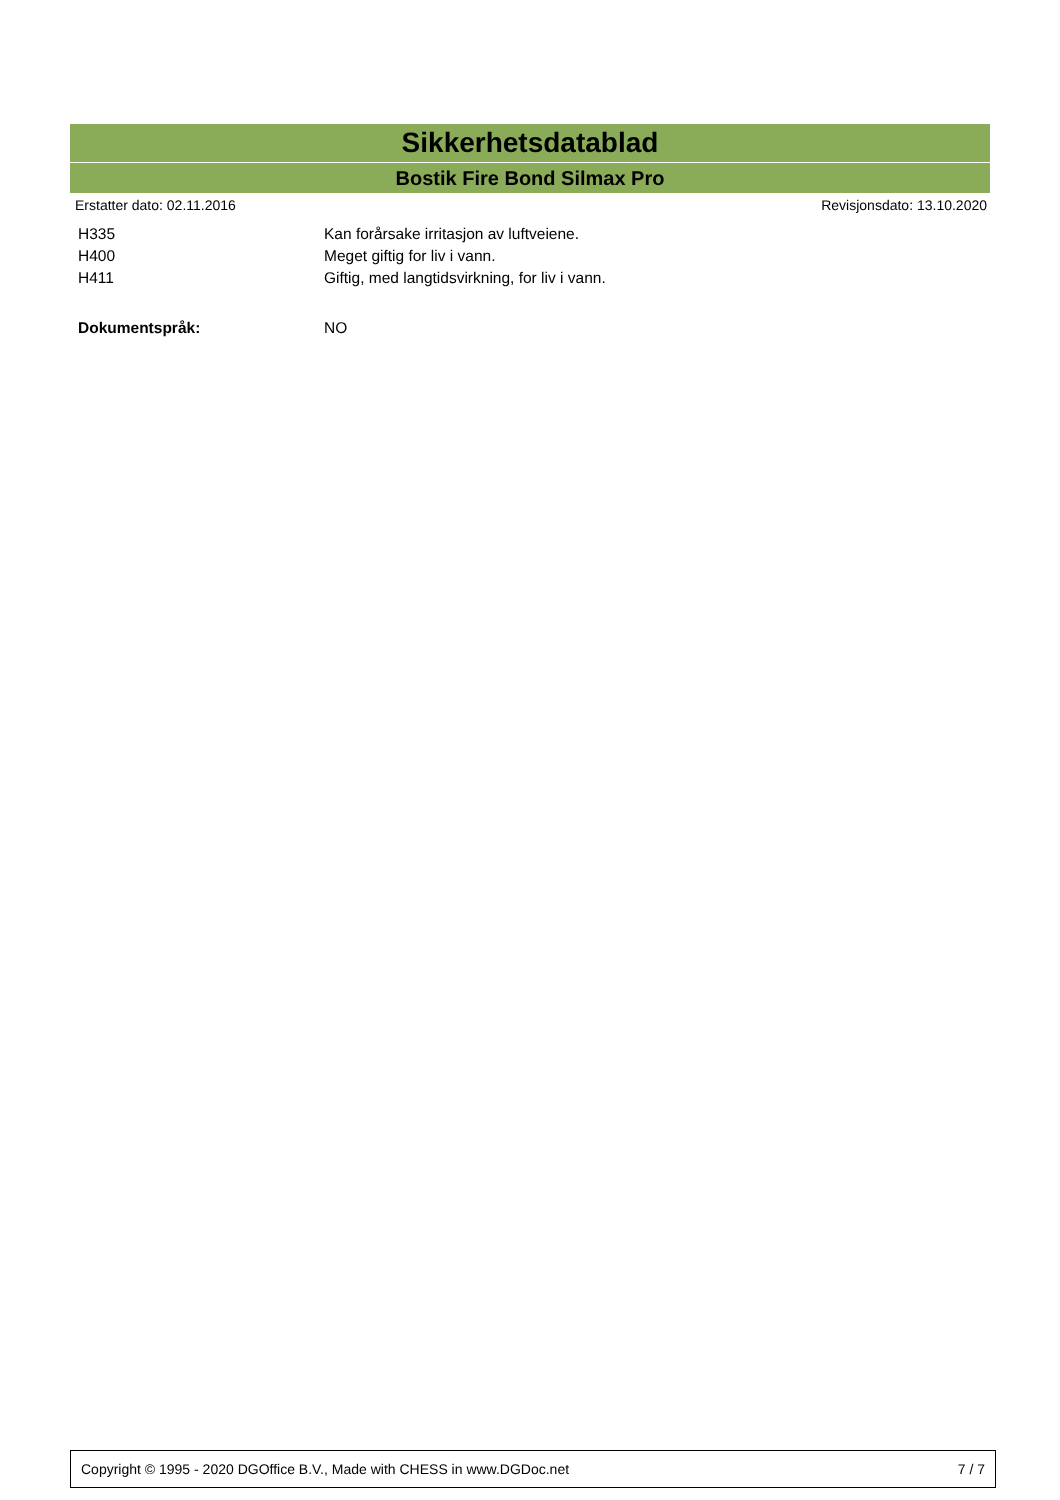Sikkerhetsdatablad
Bostik Fire Bond Silmax Pro
Erstatter dato: 02.11.2016 Revisjonsdato: 13.10.2020
| H335 | Kan forårsake irritasjon av luftveiene. |
| H400 | Meget giftig for liv i vann. |
| H411 | Giftig, med langtidsvirkning, for liv i vann. |
| Dokumentspråk: | NO |
Copyright © 1995 - 2020 DGOffice B.V., Made with CHESS in www.DGDoc.net 7 / 7